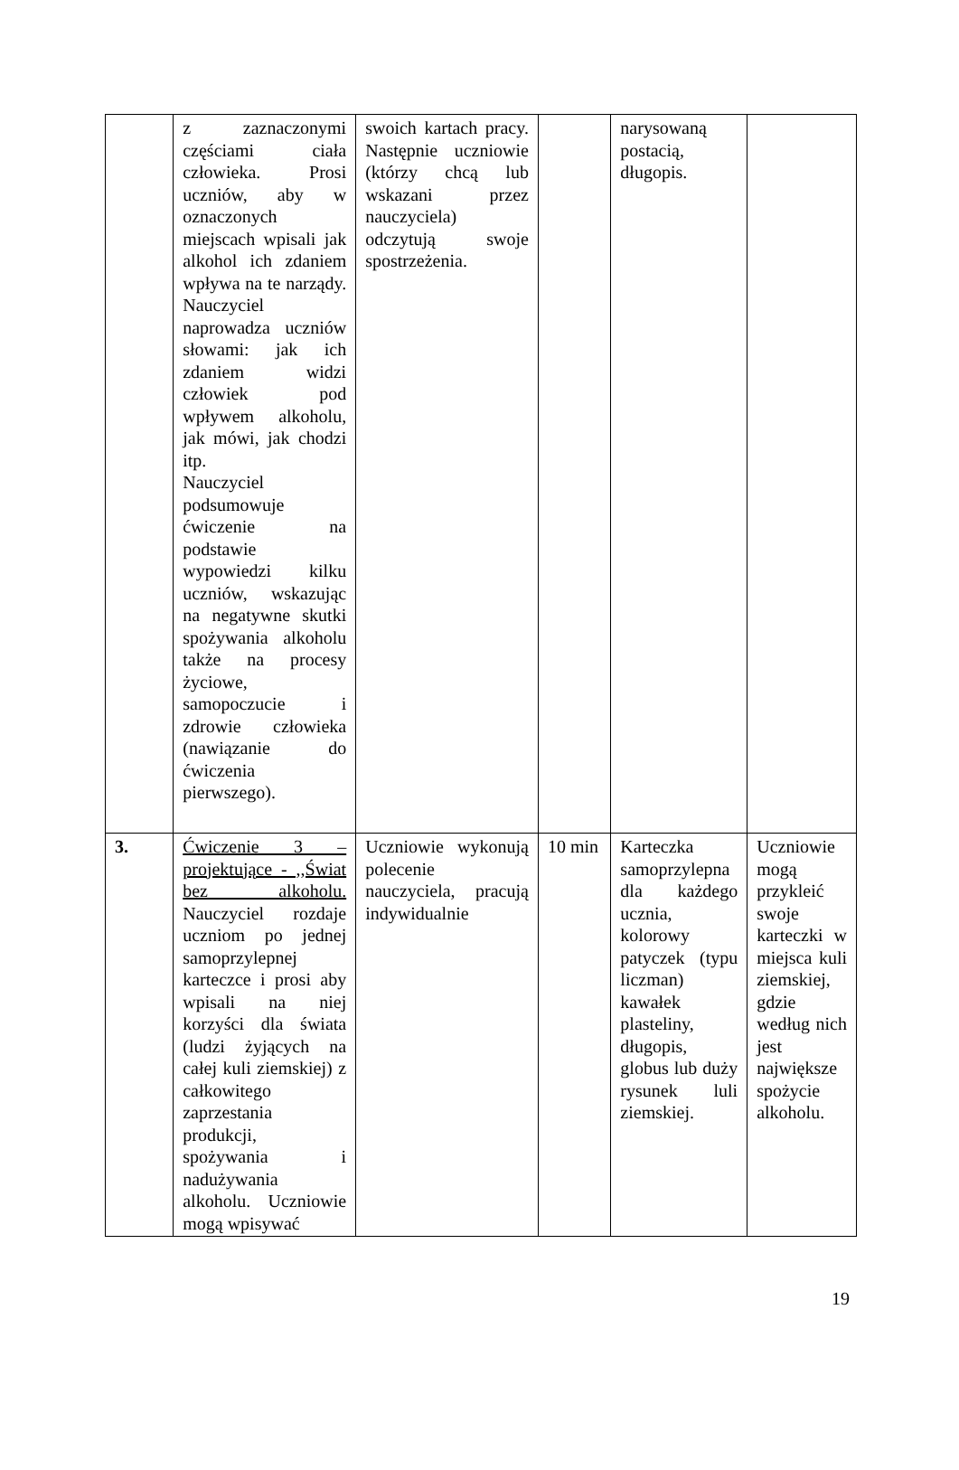| | z zaznaczonymi częściami ciała człowieka. Prosi uczniów, aby w oznaczonych miejscach wpisali jak alkohol ich zdaniem wpływa na te narządy. Nauczyciel naprowadza uczniów słowami: jak ich zdaniem widzi człowiek pod wpływem alkoholu, jak mówi, jak chodzi itp. Nauczyciel podsumowuje ćwiczenie na podstawie wypowiedzi kilku uczniów, wskazując na negatywne skutki spożywania alkoholu także na procesy życiowe, samopoczucie i zdrowie człowieka (nawiązanie do ćwiczenia pierwszego). | swoich kartach pracy. Następnie uczniowie (którzy chcą lub wskazani przez nauczyciela) odczytują swoje spostrzeżenia. | | narysowaną postacią, długopis. | |
| 3. | Ćwiczenie 3 – projektujące - ,,Świat bez alkoholu. Nauczyciel rozdaje uczniom po jednej samoprzylepnej karteczce i prosi aby wpisali na niej korzyści dla świata (ludzi żyjących na całej kuli ziemskiej) z całkowitego zaprzestania produkcji, spożywania i nadużywania alkoholu. Uczniowie mogą wpisywać | Uczniowie wykonują polecenie nauczyciela, pracują indywidualnie | 10 min | Karteczka samoprzylepna dla każdego ucznia, kolorowy patyczek (typu liczman) kawałek plasteliny, długopis, globus lub duży rysunek luli ziemskiej. | Uczniowie mogą przykleić swoje karteczki w miejsca kuli ziemskiej, gdzie według nich jest największe spożycie alkoholu. |
19